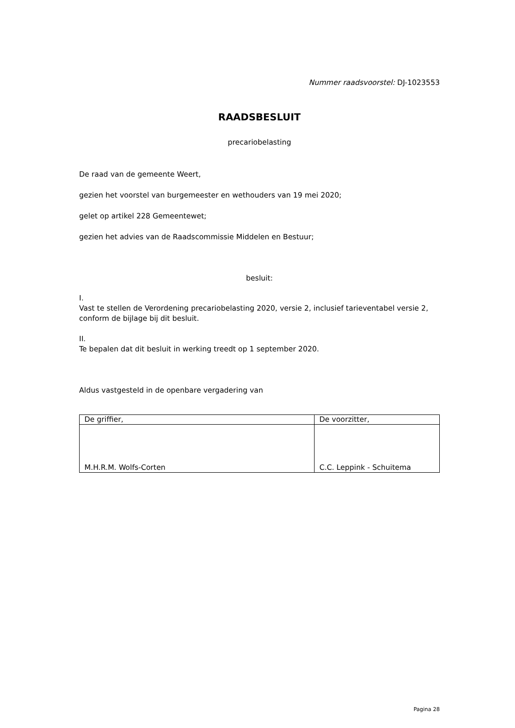Nummer raadsvoorstel: DJ-1023553
RAADSBESLUIT
precariobelasting
De raad van de gemeente Weert,
gezien het voorstel van burgemeester en wethouders van 19 mei 2020;
gelet op artikel 228 Gemeentewet;
gezien het advies van de Raadscommissie Middelen en Bestuur;
besluit:
I.
Vast te stellen de Verordening precariobelasting 2020, versie 2, inclusief tarieventabel versie 2, conform de bijlage bij dit besluit.
II.
Te bepalen dat dit besluit in werking treedt op 1 september 2020.
Aldus vastgesteld in de openbare vergadering van
| De griffier, | De voorzitter, |
| M.H.R.M. Wolfs-Corten | C.C. Leppink - Schuitema |
Pagina 28